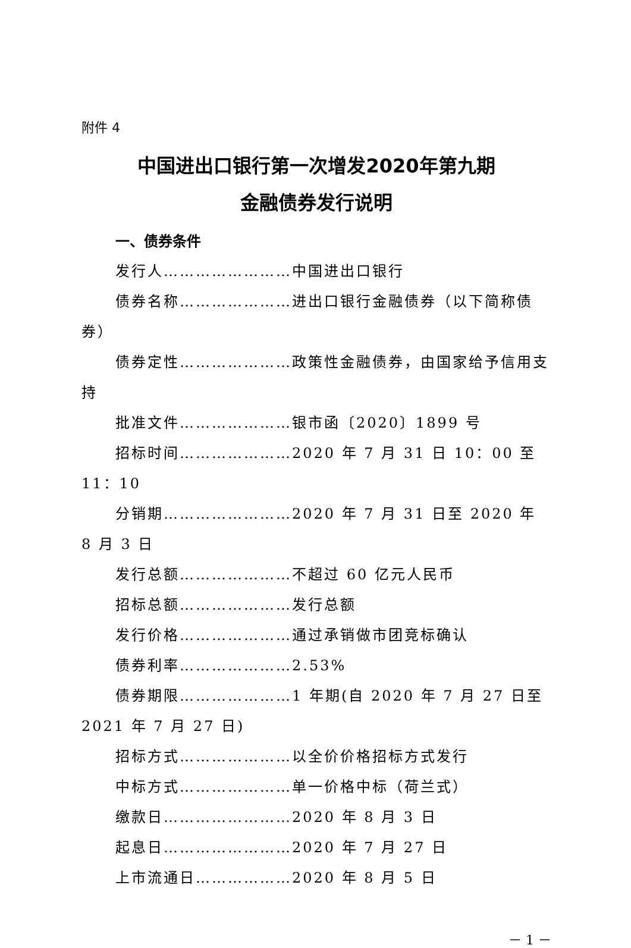附件 4
中国进出口银行第一次增发2020年第九期
金融债券发行说明
一、债券条件
发行人……………………中国进出口银行
债券名称…………………进出口银行金融债券（以下简称债券）
债券定性…………………政策性金融债券，由国家给予信用支持
批准文件…………………银市函〔2020〕1899 号
招标时间…………………2020 年 7 月 31 日 10：00 至 11：10
分销期……………………2020 年 7 月 31 日至 2020 年 8 月 3 日
发行总额…………………不超过 60 亿元人民币
招标总额…………………发行总额
发行价格…………………通过承销做市团竞标确认
债券利率…………………2.53%
债券期限…………………1 年期(自 2020 年 7 月 27 日至 2021 年 7 月 27 日)
招标方式…………………以全价价格招标方式发行
中标方式…………………单一价格中标（荷兰式）
缴款日……………………2020 年 8 月 3 日
起息日……………………2020 年 7 月 27 日
上市流通日………………2020 年 8 月 5 日
－ 1 －